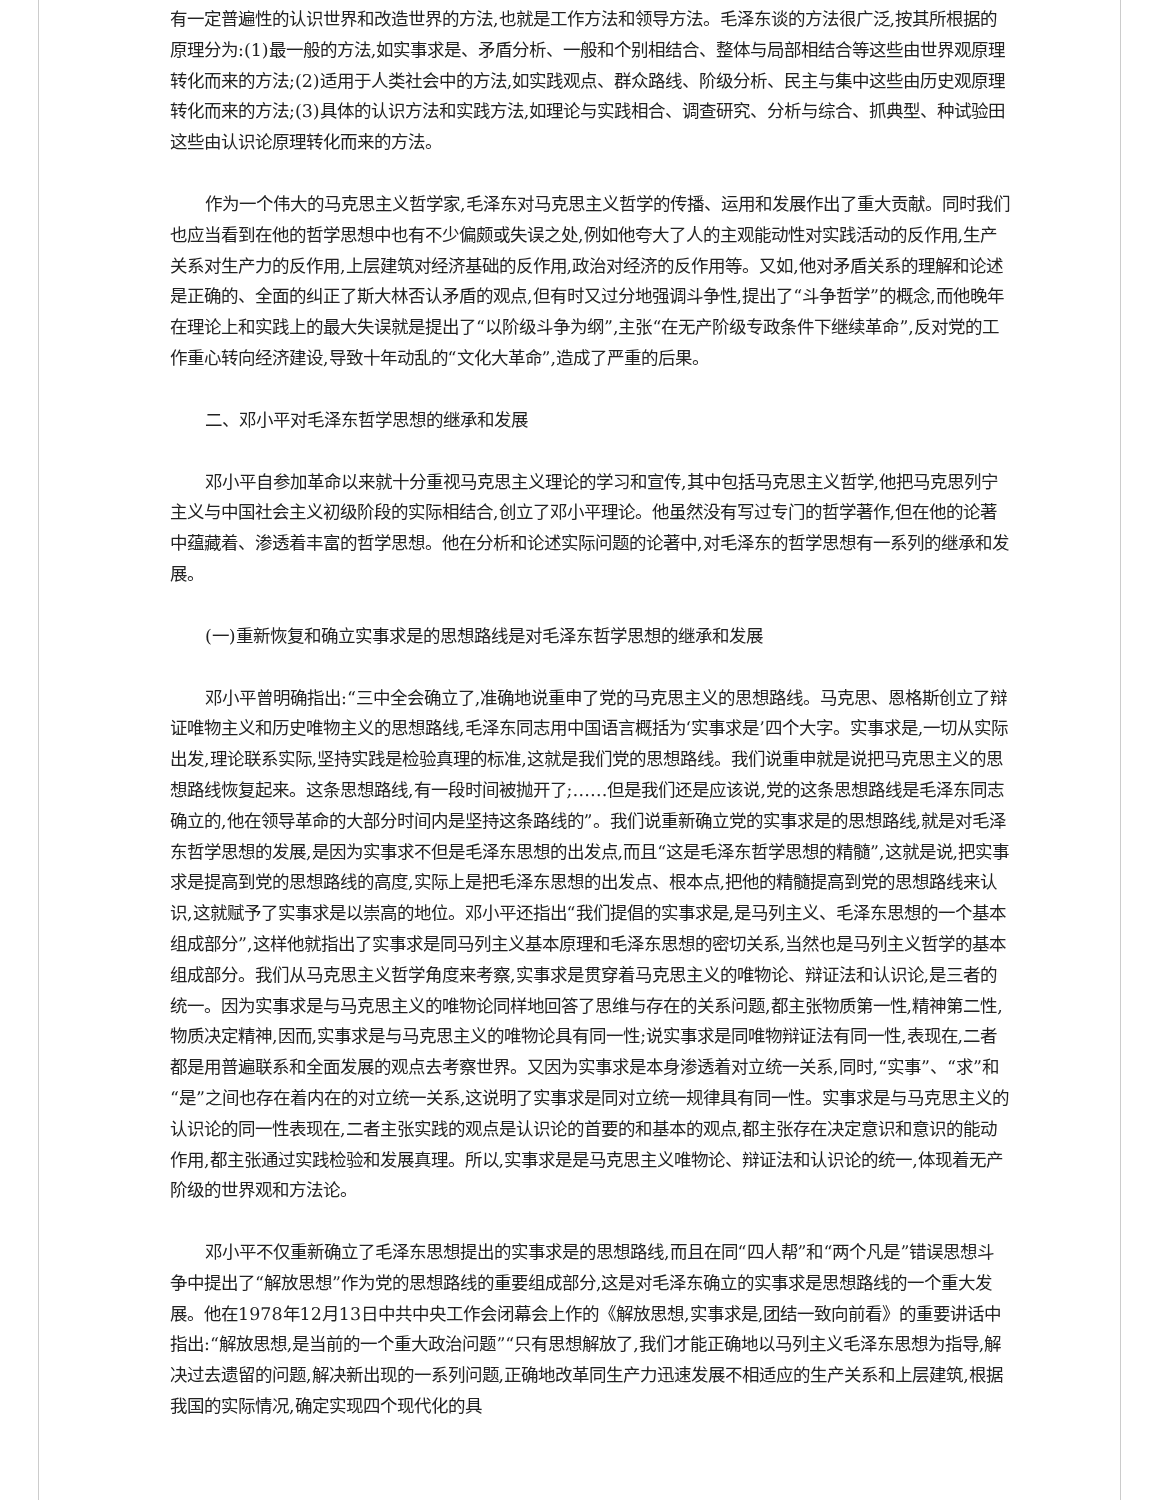有一定普遍性的认识世界和改造世界的方法,也就是工作方法和领导方法。毛泽东谈的方法很广泛,按其所根据的原理分为:(1)最一般的方法,如实事求是、矛盾分析、一般和个别相结合、整体与局部相结合等这些由世界观原理转化而来的方法;(2)适用于人类社会中的方法,如实践观点、群众路线、阶级分析、民主与集中这些由历史观原理转化而来的方法;(3)具体的认识方法和实践方法,如理论与实践相合、调查研究、分析与综合、抓典型、种试验田这些由认识论原理转化而来的方法。
作为一个伟大的马克思主义哲学家,毛泽东对马克思主义哲学的传播、运用和发展作出了重大贡献。同时我们也应当看到在他的哲学思想中也有不少偏颇或失误之处,例如他夸大了人的主观能动性对实践活动的反作用,生产关系对生产力的反作用,上层建筑对经济基础的反作用,政治对经济的反作用等。又如,他对矛盾关系的理解和论述是正确的、全面的纠正了斯大林否认矛盾的观点,但有时又过分地强调斗争性,提出了“斗争哲学”的概念,而他晚年在理论上和实践上的最大失误就是提出了“以阶级斗争为纲”,主张“在无产阶级专政条件下继续革命”,反对党的工作重心转向经济建设,导致十年动乱的“文化大革命”,造成了严重的后果。
二、邓小平对毛泽东哲学思想的继承和发展
邓小平自参加革命以来就十分重视马克思主义理论的学习和宣传,其中包括马克思主义哲学,他把马克思列宁主义与中国社会主义初级阶段的实际相结合,创立了邓小平理论。他虽然没有写过专门的哲学著作,但在他的论著中蕴藏着、渗透着丰富的哲学思想。他在分析和论述实际问题的论著中,对毛泽东的哲学思想有一系列的继承和发展。
(一)重新恢复和确立实事求是的思想路线是对毛泽东哲学思想的继承和发展
邓小平曾明确指出:“三中全会确立了,准确地说重申了党的马克思主义的思想路线。马克思、恩格斯创立了辩证唯物主义和历史唯物主义的思想路线,毛泽东同志用中国语言概括为‘实事求是’四个大字。实事求是,一切从实际出发,理论联系实际,坚持实践是检验真理的标准,这就是我们党的思想路线。我们说重申就是说把马克思主义的思想路线恢复起来。这条思想路线,有一段时间被抛开了;……但是我们还是应该说,党的这条思想路线是毛泽东同志确立的,他在领导革命的大部分时间内是坚持这条路线的”。我们说重新确立党的实事求是的思想路线,就是对毛泽东哲学思想的发展,是因为实事求不但是毛泽东思想的出发点,而且“这是毛泽东哲学思想的精髓”,这就是说,把实事求是提高到党的思想路线的高度,实际上是把毛泽东思想的出发点、根本点,把他的精髓提高到党的思想路线来认识,这就赋予了实事求是以崇高的地位。邓小平还指出“我们提倡的实事求是,是马列主义、毛泽东思想的一个基本组成部分”,这样他就指出了实事求是同马列主义基本原理和毛泽东思想的密切关系,当然也是马列主义哲学的基本组成部分。我们从马克思主义哲学角度来考察,实事求是贯穿着马克思主义的唯物论、辩证法和认识论,是三者的统一。因为实事求是与马克思主义的唯物论同样地回答了思维与存在的关系问题,都主张物质第一性,精神第二性,物质决定精神,因而,实事求是与马克思主义的唯物论具有同一性;说实事求是同唯物辩证法有同一性,表现在,二者都是用普遍联系和全面发展的观点去考察世界。又因为实事求是本身渗透着对立统一关系,同时,“实事”、“求”和“是”之间也存在着内在的对立统一关系,这说明了实事求是同对立统一规律具有同一性。实事求是与马克思主义的认识论的同一性表现在,二者主张实践的观点是认识论的首要的和基本的观点,都主张存在决定意识和意识的能动作用,都主张通过实践检验和发展真理。所以,实事求是是马克思主义唯物论、辩证法和认识论的统一,体现着无产阶级的世界观和方法论。
邓小平不仅重新确立了毛泽东思想提出的实事求是的思想路线,而且在同“四人帮”和“两个凡是”错误思想斗争中提出了“解放思想”作为党的思想路线的重要组成部分,这是对毛泽东确立的实事求是思想路线的一个重大发展。他在1978年12月13日中共中央工作会闭幕会上作的《解放思想,实事求是,团结一致向前看》的重要讲话中指出:“解放思想,是当前的一个重大政治问题”“只有思想解放了,我们才能正确地以马列主义毛泽东思想为指导,解决过去遗留的问题,解决新出现的一系列问题,正确地改革同生产力迅速发展不相适应的生产关系和上层建筑,根据我国的实际情况,确定实现四个现代化的具